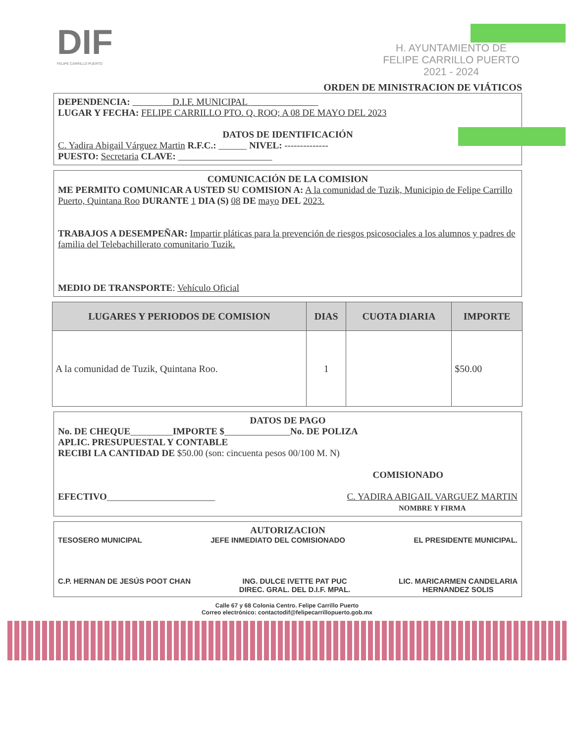DIF
FELIPE CARRILLO PUERTO
H. AYUNTAMIENTO DE
FELIPE CARRILLO PUERTO
2021 - 2024
ORDEN DE MINISTRACION DE VIÁTICOS
DEPENDENCIA: D.I.F. MUNICIPAL
LUGAR Y FECHA: FELIPE CARRILLO PTO. Q. ROO; A 08 DE MAYO DEL 2023
DATOS DE IDENTIFICACIÓN
C. Yadira Abigail Várguez Martin R.F.C.: ______ NIVEL: --------------
PUESTO: Secretaria CLAVE: ____________________
COMUNICACIÓN DE LA COMISION
ME PERMITO COMUNICAR A USTED SU COMISION A: A la comunidad de Tuzik, Municipio de Felipe Carrillo Puerto, Quintana Roo DURANTE 1 DIA (S) 08 DE mayo DEL 2023.
TRABAJOS A DESEMPEÑAR: Impartir pláticas para la prevención de riesgos psicosociales a los alumnos y padres de familia del Telebachillerato comunitario Tuzik.
MEDIO DE TRANSPORTE: Vehículo Oficial
| LUGARES Y PERIODOS DE COMISION | DIAS | CUOTA DIARIA | IMPORTE |
| --- | --- | --- | --- |
| A la comunidad de Tuzik, Quintana Roo. | 1 | | $50.00 |
DATOS DE PAGO
No. DE CHEQUE_________IMPORTE $______________No. DE POLIZA
APLIC. PRESUPUESTAL Y CONTABLE
RECIBI LA CANTIDAD DE $50.00 (son: cincuenta pesos 00/100 M. N)
COMISIONADO
EFECTIVO_______________________ C. YADIRA ABIGAIL VARGUEZ MARTIN
NOMBRE Y FIRMA
AUTORIZACION
TESOSERO MUNICIPAL JEFE INMEDIATO DEL COMISIONADO EL PRESIDENTE MUNICIPAL.
C.P. HERNAN DE JESÚS POOT CHAN ING. DULCE IVETTE PAT PUC
DIREC. GRAL. DEL D.I.F. MPAL. LIC. MARICARMEN CANDELARIA
HERNANDEZ SOLIS
Calle 67 y 68 Colonia Centro. Felipe Carrillo Puerto
Correo electrónico: contactodif@felipecarrillopuerto.gob.mx